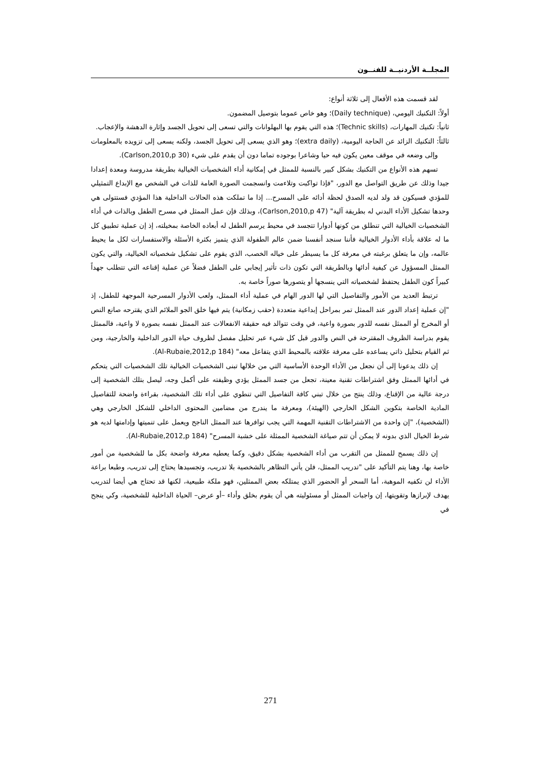المجلــة الأردنيــة للفنــون
لقد قسمت هذه الأفعال إلى ثلاثة أنواع:
أولاً: التكنيك اليومي، (Daily technique)؛ وهو خاص عموما بتوصيل المضمون.
ثانياً: تكنيك المهارات، (Technic skills)؛ هذه التي يقوم بها البهلوانات والتي تسعى إلى تحويل الجسد وإثارة الدهشة والإعجاب.
ثالثاً: التكنيك الزائد عن الحاجة اليومية، (extra daily)؛ وهو الذي يسعى إلى تحويل الجسد، ولكنه يسعى إلى تزويده بالمعلومات وإلى وضعه في موقف معين يكون فيه حيا وشاعرا بوجوده تماما دون أن يقدم على شيء (Carlson,2010,p 30).
تسهم هذه الأنواع من التكنيك بشكل كبير بالنسبة للممثل في إمكانية أداء الشخصيات الخيالية بطريقة مدروسة ومعدة إعدادا جيدا وذلك عن طريق التواصل مع الدور، "فإذا تواكبت وتلاءمت وانسجمت الصورة العامة للذات في الشخص مع الإبداع التمثيلي للمؤدي فسيكون قد ولد لديه الصدق لحظة أدائه على المسرح... إذا ما تملكت هذه الحالات الداخلية هذا المؤدي فستتولى هي وحدها تشكيل الأداء البدني له بطريقة آلية" (Carlson,2010,p 47)، وبذلك فإن عمل الممثل في مسرح الطفل وبالذات في أداء الشخصيات الخيالية التي تنطلق من كونها أدوارا تتجسد في محيط يرسم الطفل له أبعاده الخاصة بمخيلته، إذ إن عملية تطبيق كل ما له علاقة بأداء الأدوار الخيالية فأننا سنجد أنفسنا ضمن عالم الطفولة الذي يتميز بكثرة الأسئلة والاستفسارات لكل ما يحيط عالمه، وإن ما يتعلق برغبته في معرفة كل ما يسيطر على خياله الخصب، الذي يقوم على تشكيل شخصياته الخيالية، والتي يكون الممثل المسؤول عن كيفية أدائها وبالطريقة التي تكون ذات تأثير إيجابي على الطفل فضلاً عن عملية إقناعه التي تتطلب جهداً كبيراً كون الطفل يحتفظ لشخصياته التي ينسجها أو يتصورها صوراً خاصة به.
ترتبط العديد من الأمور والتفاصيل التي لها الدور الهام في عملية أداء الممثل، ولعب الأدوار المسرحية الموجهة للطفل، إذ "إن عملية إعداد الدور عند الممثل تمر بمراحل إبداعية متعددة (حقب زمكانية) يتم فيها خلق الجو الملائم الذي يقترحه صانع النص أو المخرج أو الممثل نفسه للدور بصورة واعية، في وقت تتوالد فيه حقيقة الانفعالات عند الممثل نفسه بصورة لا واعية، فالممثل يقوم بدراسة الظروف المقترحة في النص والدور قبل كل شيء عبر تحليل مفصل لظروف حياة الدور الداخلية والخارجية، ومن ثم القيام بتحليل ذاتي يساعده على معرفة علاقته بالمحيط الذي يتفاعل معه" (Al-Rubaie,2012,p 184).
إن ذلك يدعونا إلى أن نجعل من الأداء الوحدة الأساسية التي من خلالها تبنى الشخصيات الخيالية تلك الشخصيات التي يتحكم في أدائها الممثل وفق اشتراطات تقنية معينة، تجعل من جسد الممثل يؤدي وظيفته على أكمل وجه، ليصل بتلك الشخصية إلى درجة عالية من الإقناع، وذلك ينتج من خلال تبني كافة التفاصيل التي تنطوي على أداء تلك الشخصية، بقراءة واضحة للتفاصيل المادية الخاصة بتكوين الشكل الخارجي (الهيئة)، ومعرفة ما يندرج من مضامين المحتوى الداخلي للشكل الخارجي وهي (الشخصية)، "إن واحدة من الاشتراطات التقنية المهمة التي يجب توافرها عند الممثل الناجح ويعمل على تنميتها وإدامتها لديه هو شرط الخيال الذي بدونه لا يمكن أن تتم صياغة الشخصية الممثلة على خشبة المسرح" (Al-Rubaie,2012,p 184).
إن ذلك يسمح للممثل من التقرب من أداء الشخصية بشكل دقيق، وكما يعطيه معرفة واضحة بكل ما للشخصية من أمور خاصة بها، وهنا يتم التأكيد على "تدريب الممثل، فلن يأتي التظاهر بالشخصية بلا تدريب، وتجسيدها يحتاج إلى تدريب، وطبعا براعة الأداء لن تكفيه الموهبة، أما السحر أو الحضور الذي يمتلكه بعض الممثلين، فهو ملكة طبيعية، لكنها قد تحتاج هي أيضا لتدريب يهدف لإبرازها وتقويتها، إن واجبات الممثل أو مسئوليته هي أن يقوم بخلق وأداء –أو عرض– الحياة الداخلية للشخصية، وكي ينجح في
271